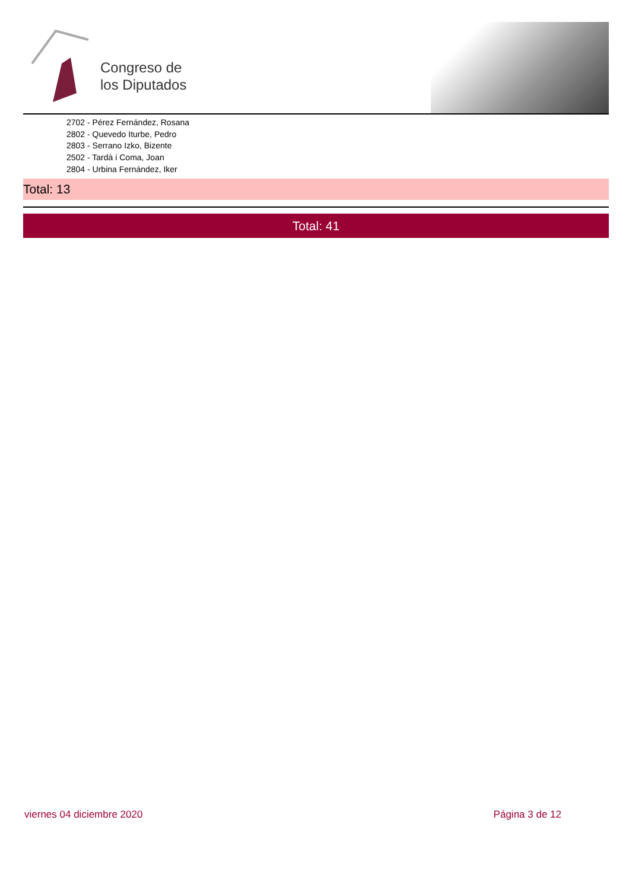Congreso de
los Diputados
2702 - Pérez Fernández, Rosana
2802 - Quevedo Iturbe, Pedro
2803 - Serrano Izko, Bizente
2502 - Tardà i Coma, Joan
2804 - Urbina Fernández, Iker
Total: 13
Total: 41
viernes 04 diciembre 2020 Página 3 de 12